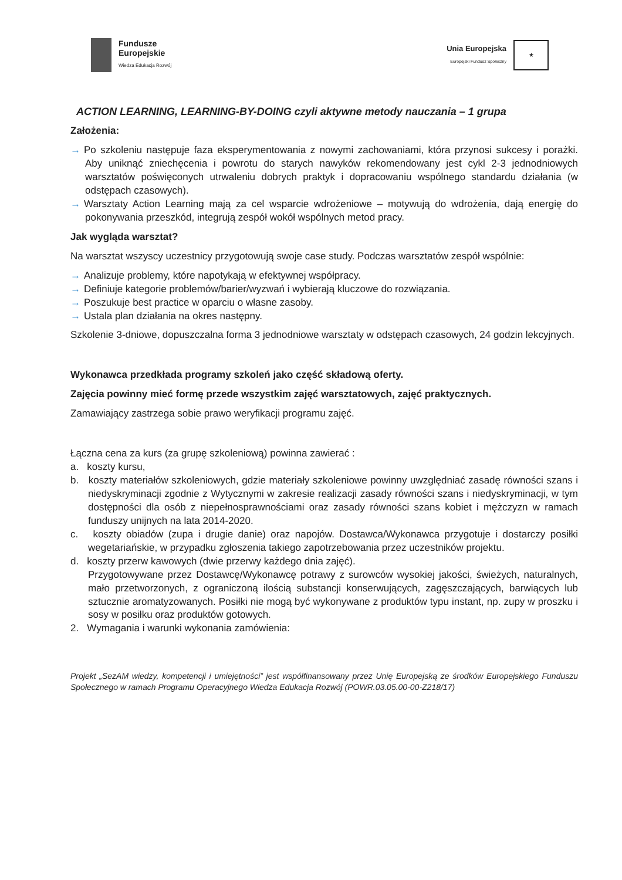Fundusze
Europejskie
Wiedza Edukacja Rozwój
Unia Europejska
Europejski Fundusz Społeczny
★
ACTION LEARNING, LEARNING-BY-DOING czyli aktywne metody nauczania – 1 grupa
Założenia:
→ Po szkoleniu następuje faza eksperymentowania z nowymi zachowaniami, która przynosi sukcesy i porażki. Aby uniknąć zniechęcenia i powrotu do starych nawyków rekomendowany jest cykl 2-3 jednodniowych warsztatów poświęconych utrwaleniu dobrych praktyk i dopracowaniu wspólnego standardu działania (w odstępach czasowych).
→ Warsztaty Action Learning mają za cel wsparcie wdrożeniowe – motywują do wdrożenia, dają energię do pokonywania przeszkód, integrują zespół wokół wspólnych metod pracy.
Jak wygląda warsztat?
Na warsztat wszyscy uczestnicy przygotowują swoje case study. Podczas warsztatów zespół wspólnie:
→ Analizuje problemy, które napotykają w efektywnej współpracy.
→ Definiuje kategorie problemów/barier/wyzwań i wybierają kluczowe do rozwiązania.
→ Poszukuje best practice w oparciu o własne zasoby.
→ Ustala plan działania na okres następny.
Szkolenie 3-dniowe, dopuszczalna forma 3 jednodniowe warsztaty w odstępach czasowych, 24 godzin lekcyjnych.
Wykonawca przedkłada programy szkoleń jako część składową oferty.
Zajęcia powinny mieć formę przede wszystkim zajęć warsztatowych, zajęć praktycznych.
Zamawiający zastrzega sobie prawo weryfikacji programu zajęć.
Łączna cena za kurs (za grupę szkoleniową) powinna zawierać :
a. koszty kursu,
b. koszty materiałów szkoleniowych, gdzie materiały szkoleniowe powinny uwzględniać zasadę równości szans i niedyskryminacji zgodnie z Wytycznymi w zakresie realizacji zasady równości szans i niedyskryminacji, w tym dostępności dla osób z niepełnosprawnościami oraz zasady równości szans kobiet i mężczyzn w ramach funduszy unijnych na lata 2014-2020.
c. koszty obiadów (zupa i drugie danie) oraz napojów. Dostawca/Wykonawca przygotuje i dostarczy posiłki wegetariańskie, w przypadku zgłoszenia takiego zapotrzebowania przez uczestników projektu.
d. koszty przerw kawowych (dwie przerwy każdego dnia zajęć).
Przygotowywane przez Dostawcę/Wykonawcę potrawy z surowców wysokiej jakości, świeżych, naturalnych, mało przetworzonych, z ograniczoną ilością substancji konserwujących, zagęszczających, barwiących lub sztucznie aromatyzowanych. Posiłki nie mogą być wykonywane z produktów typu instant, np. zupy w proszku i sosy w posiłku oraz produktów gotowych.
2. Wymagania i warunki wykonania zamówienia:
Projekt „SezAM wiedzy, kompetencji i umiejętności” jest współfinansowany przez Unię Europejską ze środków Europejskiego Funduszu Społecznego w ramach Programu Operacyjnego Wiedza Edukacja Rozwój (POWR.03.05.00-00-Z218/17)